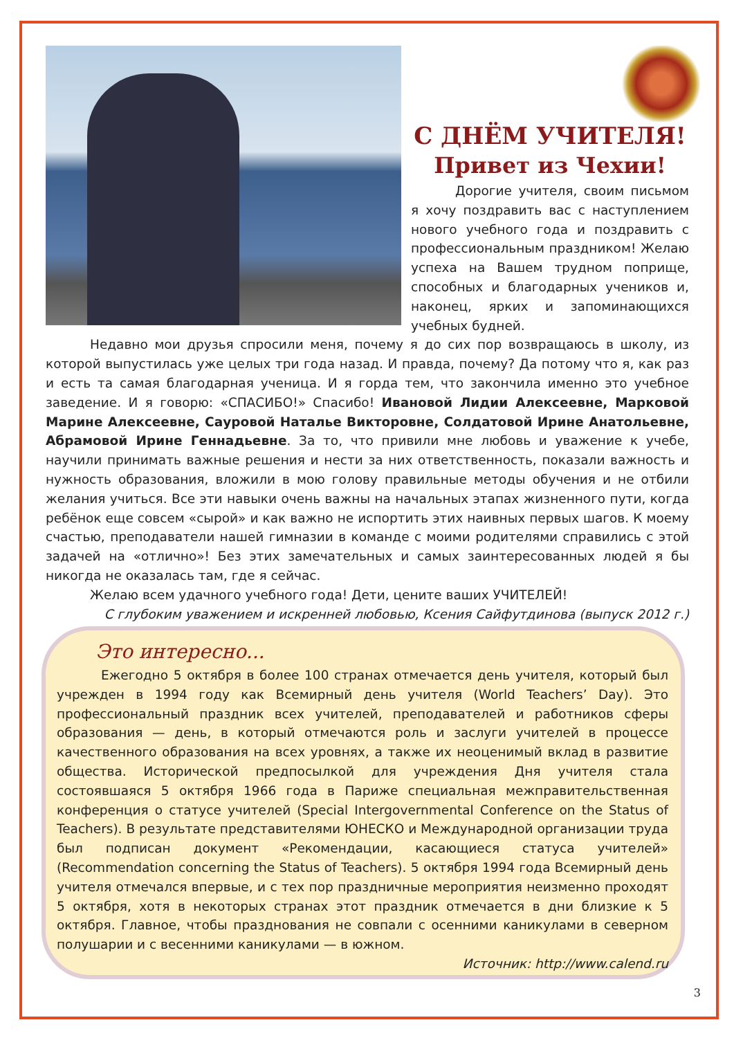С ДНЁМ УЧИТЕЛЯ!
Привет из Чехии!
Дорогие учителя, своим письмом я хочу поздравить вас с наступлением нового учебного года и поздравить с профессиональным праздником! Желаю успеха на Вашем трудном поприще, способных и благодарных учеников и, наконец, ярких и запоминающихся учебных будней.
Недавно мои друзья спросили меня, почему я до сих пор возвращаюсь в школу, из которой выпустилась уже целых три года назад. И правда, почему? Да потому что я, как раз и есть та самая благодарная ученица. И я горда тем, что закончила именно это учебное заведение. И я говорю: «СПАСИБО!» Спасибо! Ивановой Лидии Алексеевне, Марковой Марине Алексеевне, Сауровой Наталье Викторовне, Солдатовой Ирине Анатольевне, Абрамовой Ирине Геннадьевне. За то, что привили мне любовь и уважение к учебе, научили принимать важные решения и нести за них ответственность, показали важность и нужность образования, вложили в мою голову правильные методы обучения и не отбили желания учиться. Все эти навыки очень важны на начальных этапах жизненного пути, когда ребёнок еще совсем «сырой» и как важно не испортить этих наивных первых шагов. К моему счастью, преподаватели нашей гимназии в команде с моими родителями справились с этой задачей на «отлично»! Без этих замечательных и самых заинтересованных людей я бы никогда не оказалась там, где я сейчас.
Желаю всем удачного учебного года! Дети, цените ваших УЧИТЕЛЕЙ!
С глубоким уважением и искренней любовью, Ксения Сайфутдинова (выпуск 2012 г.)
Это интересно...
Ежегодно 5 октября в более 100 странах отмечается день учителя, который был учрежден в 1994 году как Всемирный день учителя (World Teachers’ Day). Это профессиональный праздник всех учителей, преподавателей и работников сферы образования — день, в который отмечаются роль и заслуги учителей в процессе качественного образования на всех уровнях, а также их неоценимый вклад в развитие общества. Исторической предпосылкой для учреждения Дня учителя стала состоявшаяся 5 октября 1966 года в Париже специальная межправительственная конференция о статусе учителей (Special Intergovernmental Conference on the Status of Teachers). В результате представителями ЮНЕСКО и Международной организации труда был подписан документ «Рекомендации, касающиеся статуса учителей» (Recommendation concerning the Status of Teachers). 5 октября 1994 года Всемирный день учителя отмечался впервые, и с тех пор праздничные мероприятия неизменно проходят 5 октября, хотя в некоторых странах этот праздник отмечается в дни близкие к 5 октября. Главное, чтобы празднования не совпали с осенними каникулами в северном полушарии и с весенними каникулами — в южном.
Источник: http://www.calend.ru
3